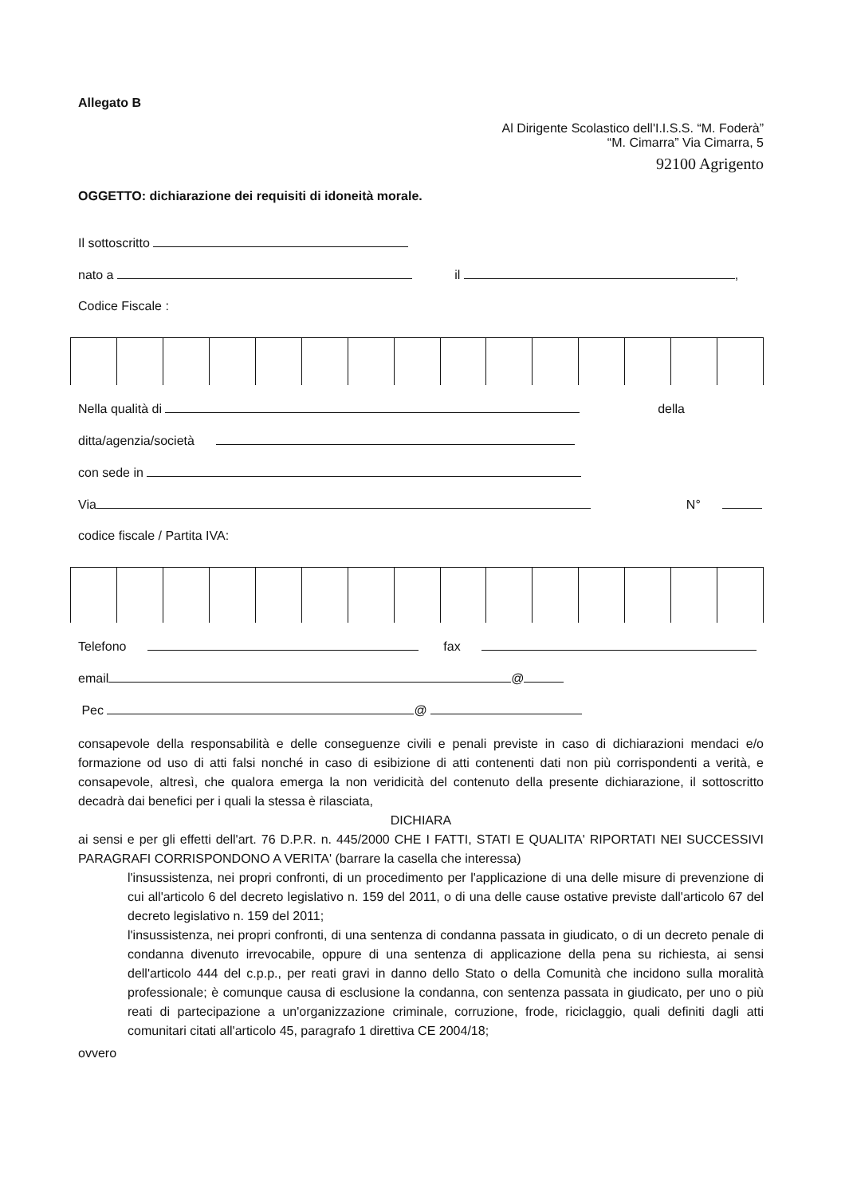Allegato B
Al Dirigente Scolastico dell'I.I.S.S. “M. Foderà”
“M. Cimarra” Via Cimarra, 5
92100 Agrigento
OGGETTO: dichiarazione dei requisiti di idoneità morale.
Il sottoscritto
nato a il ,
Codice Fiscale :
Nella qualità di della
ditta/agenzia/società
con sede in
Via N°
codice fiscale / Partita IVA:
Telefono fax
email @
Pec @
consapevole della responsabilità e delle conseguenze civili e penali previste in caso di dichiarazioni mendaci e/o formazione od uso di atti falsi nonché in caso di esibizione di atti contenenti dati non più corrispondenti a verità, e consapevole, altresì, che qualora emerga la non veridicità del contenuto della presente dichiarazione, il sottoscritto decadrà dai benefici per i quali la stessa è rilasciata,
DICHIARA
ai sensi e per gli effetti dell'art. 76 D.P.R. n. 445/2000 CHE I FATTI, STATI E QUALITA' RIPORTATI NEI SUCCESSIVI PARAGRAFI CORRISPONDONO A VERITA' (barrare la casella che interessa)
l'insussistenza, nei propri confronti, di un procedimento per l'applicazione di una delle misure di prevenzione di cui all'articolo 6 del decreto legislativo n. 159 del 2011, o di una delle cause ostative previste dall'articolo 67 del decreto legislativo n. 159 del 2011;
l'insussistenza, nei propri confronti, di una sentenza di condanna passata in giudicato, o di un decreto penale di condanna divenuto irrevocabile, oppure di una sentenza di applicazione della pena su richiesta, ai sensi dell'articolo 444 del c.p.p., per reati gravi in danno dello Stato o della Comunità che incidono sulla moralità professionale; è comunque causa di esclusione la condanna, con sentenza passata in giudicato, per uno o più reati di partecipazione a un'organizzazione criminale, corruzione, frode, riciclaggio, quali definiti dagli atti comunitari citati all'articolo 45, paragrafo 1 direttiva CE 2004/18;
ovvero